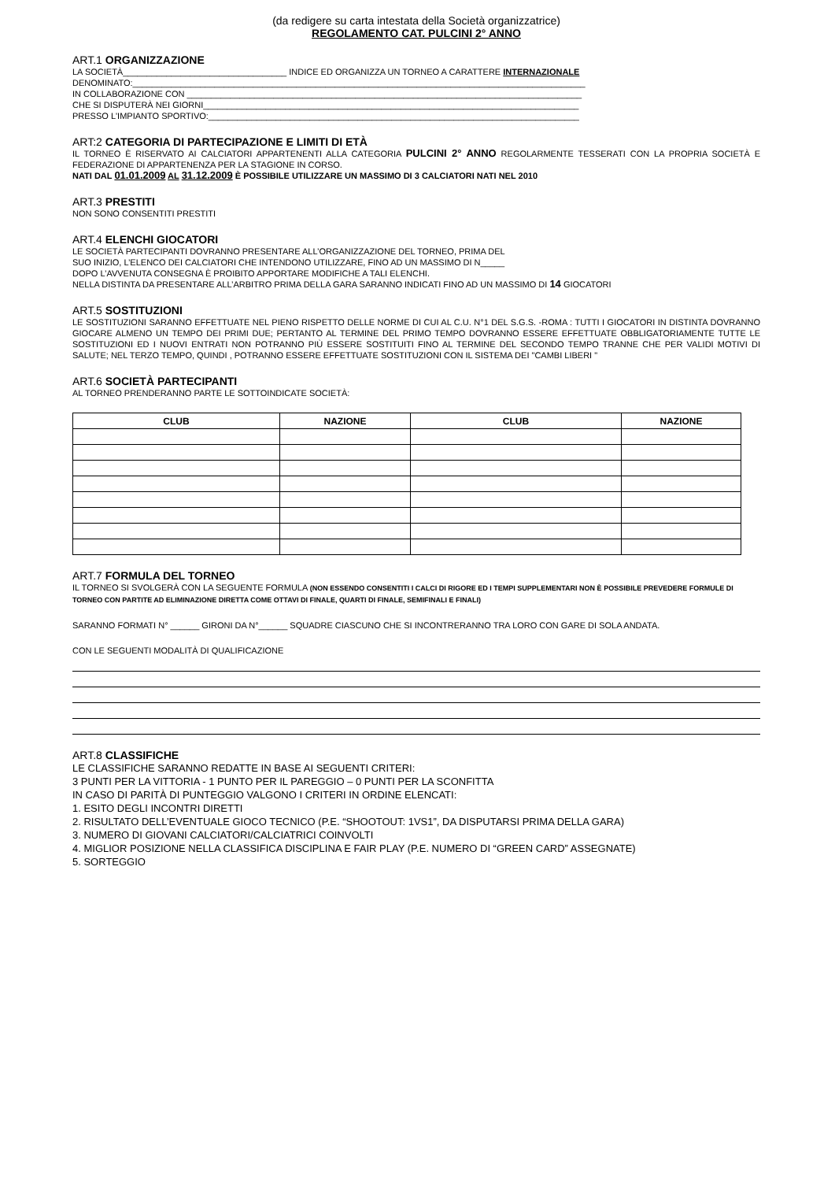(da redigere su carta intestata della Società organizzatrice)
REGOLAMENTO CAT. PULCINI 2° ANNO
ART.1 ORGANIZZAZIONE
LA SOCIETÀ__________________________________ INDICE ED ORGANIZZA UN TORNEO A CARATTERE INTERNAZIONALE
DENOMINATO:______________________________________________________________________________________________
IN COLLABORAZIONE CON __________________________________________________________________________________
CHE SI DISPUTERÀ NEI GIORNI______________________________________________________________________________
PRESSO L'IMPIANTO SPORTIVO:_____________________________________________________________________________
ART:2 CATEGORIA DI PARTECIPAZIONE E LIMITI DI ETÀ
IL TORNEO È RISERVATO AI CALCIATORI APPARTENENTI ALLA CATEGORIA PULCINI 2° ANNO REGOLARMENTE TESSERATI CON LA PROPRIA SOCIETÀ E FEDERAZIONE DI APPARTENENZA PER LA STAGIONE IN CORSO.
NATI DAL 01.01.2009 AL 31.12.2009 È POSSIBILE UTILIZZARE UN MASSIMO DI 3 CALCIATORI NATI NEL 2010
ART.3 PRESTITI
NON SONO CONSENTITI PRESTITI
ART.4 ELENCHI GIOCATORI
LE SOCIETÀ PARTECIPANTI DOVRANNO PRESENTARE ALL’ORGANIZZAZIONE DEL TORNEO, PRIMA DEL
SUO INIZIO, L’ELENCO DEI CALCIATORI CHE INTENDONO UTILIZZARE, FINO AD UN MASSIMO DI N_____
DOPO L’AVVENUTA CONSEGNA È PROIBITO APPORTARE MODIFICHE A TALI ELENCHI.
NELLA DISTINTA DA PRESENTARE ALL’ARBITRO PRIMA DELLA GARA SARANNO INDICATI FINO AD UN MASSIMO DI 14 GIOCATORI
ART.5 SOSTITUZIONI
LE SOSTITUZIONI SARANNO EFFETTUATE NEL PIENO RISPETTO DELLE NORME DI CUI AL C.U. N°1 DEL S.G.S. -ROMA : TUTTI I GIOCATORI IN DISTINTA DOVRANNO GIOCARE ALMENO UN TEMPO DEI PRIMI DUE; PERTANTO AL TERMINE DEL PRIMO TEMPO DOVRANNO ESSERE EFFETTUATE OBBLIGATORIAMENTE TUTTE LE SOSTITUZIONI ED I NUOVI ENTRATI NON POTRANNO PIÙ ESSERE SOSTITUITI FINO AL TERMINE DEL SECONDO TEMPO TRANNE CHE PER VALIDI MOTIVI DI SALUTE; NEL TERZO TEMPO, QUINDI , POTRANNO ESSERE EFFETTUATE SOSTITUZIONI CON IL SISTEMA DEI "CAMBI LIBERI "
ART.6 SOCIETÀ PARTECIPANTI
AL TORNEO PRENDERANNO PARTE LE SOTTOINDICATE SOCIETÀ:
| CLUB | NAZIONE | CLUB | NAZIONE |
| --- | --- | --- | --- |
ART.7 FORMULA DEL TORNEO
IL TORNEO SI SVOLGERÀ CON LA SEGUENTE FORMULA (NON ESSENDO CONSENTITI I CALCI DI RIGORE ED I TEMPI SUPPLEMENTARI NON È POSSIBILE PREVEDERE FORMULE DI TORNEO CON PARTITE AD ELIMINAZIONE DIRETTA COME OTTAVI DI FINALE, QUARTI DI FINALE, SEMIFINALI E FINALI)
SARANNO FORMATI N° ______ GIRONI DA N°______ SQUADRE CIASCUNO CHE SI INCONTRERANNO TRA LORO CON GARE DI SOLA ANDATA.
CON LE SEGUENTI MODALITÀ DI QUALIFICAZIONE
ART.8 CLASSIFICHE
LE CLASSIFICHE SARANNO REDATTE IN BASE AI SEGUENTI CRITERI:
3 PUNTI PER LA VITTORIA - 1 PUNTO PER IL PAREGGIO – 0 PUNTI PER LA SCONFITTA
IN CASO DI PARITÀ DI PUNTEGGIO VALGONO I CRITERI IN ORDINE ELENCATI:
1. ESITO DEGLI INCONTRI DIRETTI
2. RISULTATO DELL’EVENTUALE GIOCO TECNICO (P.E. “SHOOTOUT: 1VS1”, DA DISPUTARSI PRIMA DELLA GARA)
3. NUMERO DI GIOVANI CALCIATORI/CALCIATRICI COINVOLTI
4. MIGLIOR POSIZIONE NELLA CLASSIFICA DISCIPLINA E FAIR PLAY (P.E. NUMERO DI “GREEN CARD” ASSEGNATE)
5. SORTEGGIO